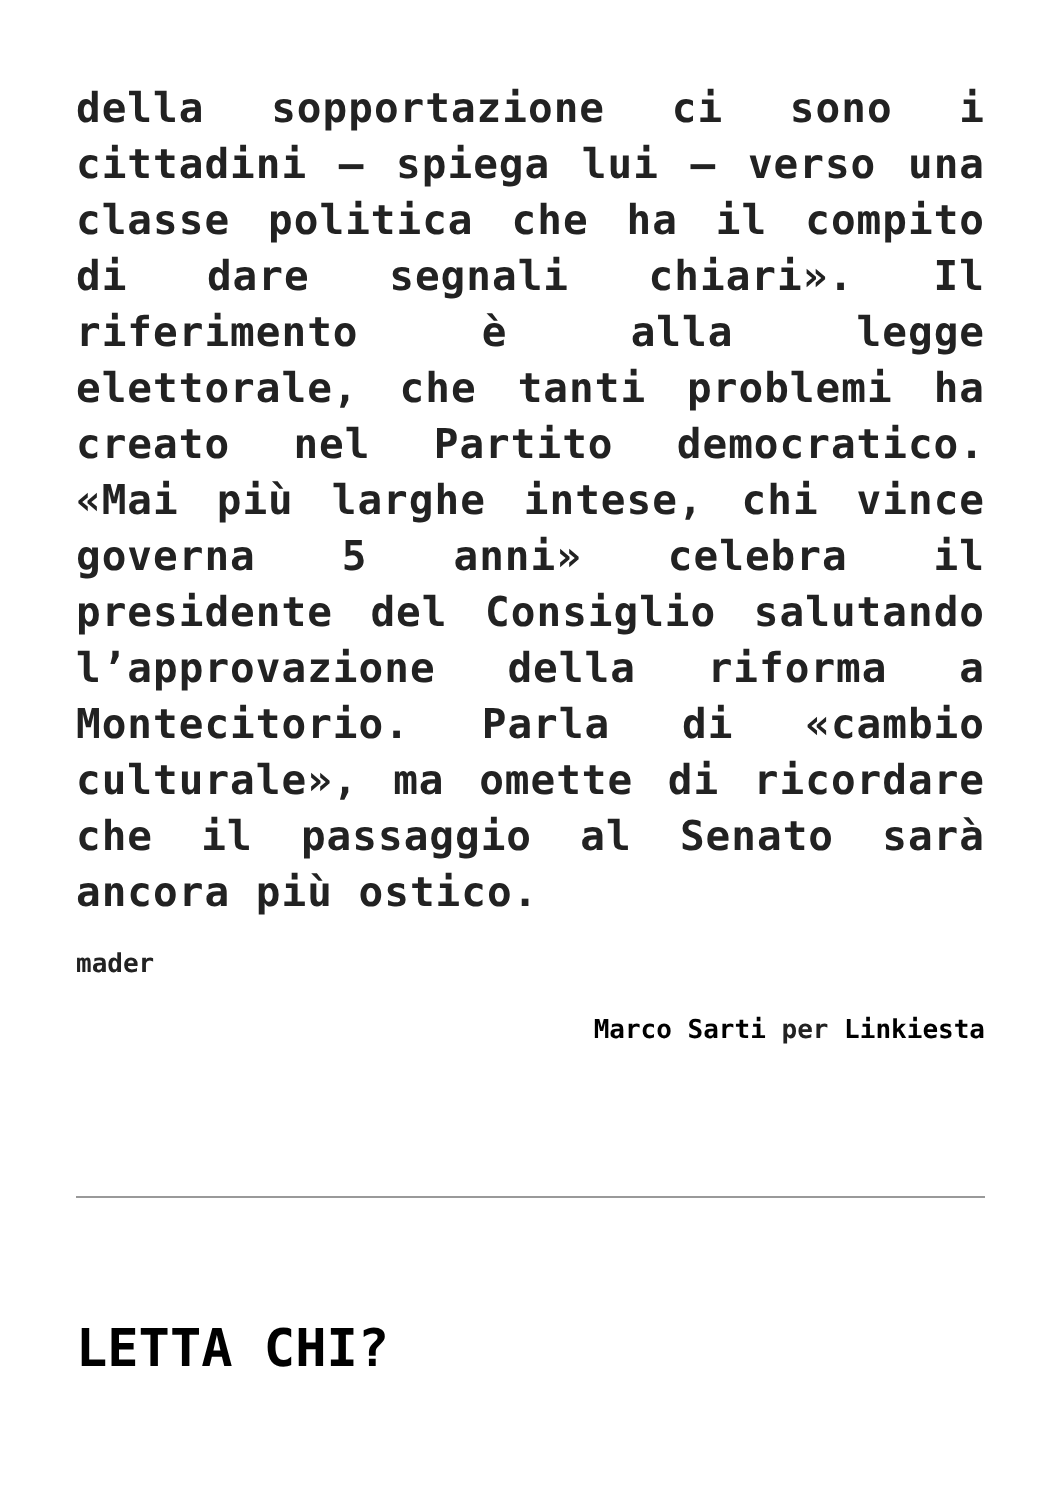della sopportazione ci sono i cittadini – spiega lui – verso una classe politica che ha il compito di dare segnali chiari». Il riferimento è alla legge elettorale, che tanti problemi ha creato nel Partito democratico. «Mai più larghe intese, chi vince governa 5 anni» celebra il presidente del Consiglio salutando l’approvazione della riforma a Montecitorio. Parla di «cambio culturale», ma omette di ricordare che il passaggio al Senato sarà ancora più ostico.
mader
Marco Sarti per Linkiesta
LETTA CHI?